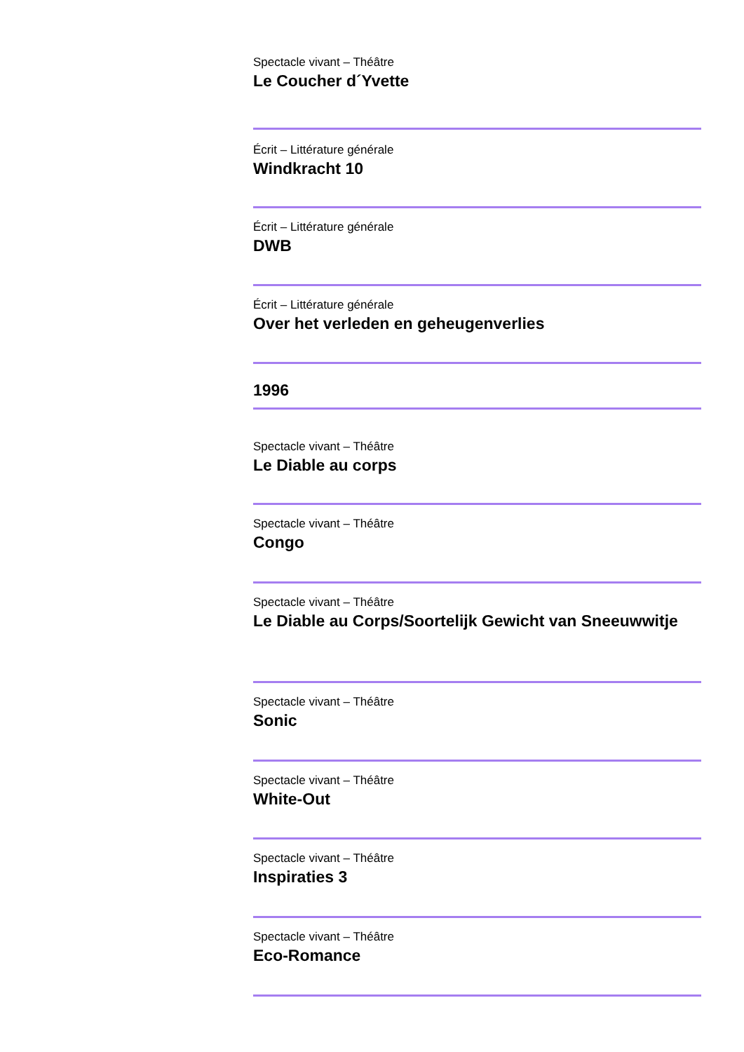Spectacle vivant – Théâtre
Le Coucher d´Yvette
Écrit – Littérature générale
Windkracht 10
Écrit – Littérature générale
DWB
Écrit – Littérature générale
Over het verleden en geheugenverlies
1996
Spectacle vivant – Théâtre
Le Diable au corps
Spectacle vivant – Théâtre
Congo
Spectacle vivant – Théâtre
Le Diable au Corps/Soortelijk Gewicht van Sneeuwwitje
Spectacle vivant – Théâtre
Sonic
Spectacle vivant – Théâtre
White-Out
Spectacle vivant – Théâtre
Inspiraties 3
Spectacle vivant – Théâtre
Eco-Romance